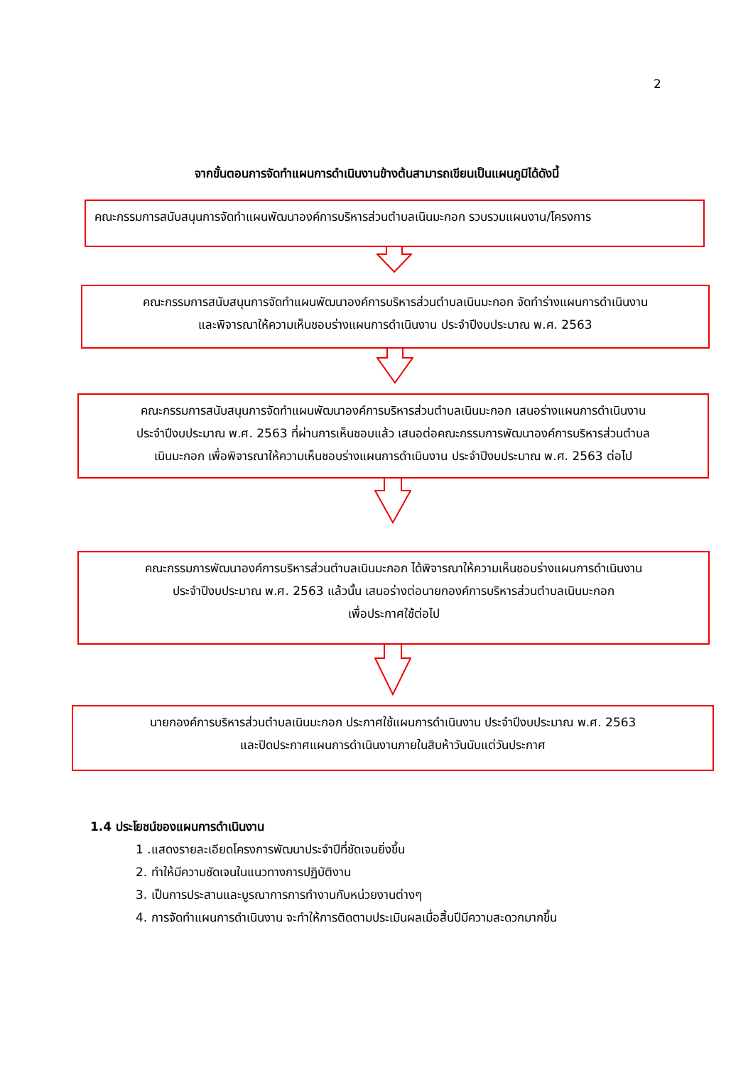2
จากขั้นตอนการจัดทำแผนการดำเนินงานข้างต้นสามารถเขียนเป็นแผนภูมิได้ดังนี้
คณะกรรมการสนับสนุนการจัดทำแผนพัฒนาองค์การบริหารส่วนตำบลเนินมะกอก รวบรวมแผนงาน/โครงการ
คณะกรรมการสนับสนุนการจัดทำแผนพัฒนาองค์การบริหารส่วนตำบลเนินมะกอก จัดทำร่างแผนการดำเนินงาน
และพิจารณาให้ความเห็นชอบร่างแผนการดำเนินงาน ประจำปีงบประมาณ พ.ศ. 2563
คณะกรรมการสนับสนุนการจัดทำแผนพัฒนาองค์การบริหารส่วนตำบลเนินมะกอก เสนอร่างแผนการดำเนินงาน
ประจำปีงบประมาณ พ.ศ. 2563 ที่ผ่านการเห็นชอบแล้ว เสนอต่อคณะกรรมการพัฒนาองค์การบริหารส่วนตำบล
เนินมะกอก เพื่อพิจารณาให้ความเห็นชอบร่างแผนการดำเนินงาน ประจำปีงบประมาณ พ.ศ. 2563 ต่อไป
คณะกรรมการพัฒนาองค์การบริหารส่วนตำบลเนินมะกอก ได้พิจารณาให้ความเห็นชอบร่างแผนการดำเนินงาน
ประจำปีงบประมาณ พ.ศ. 2563 แล้วนั้น เสนอร่างต่อนายกองค์การบริหารส่วนตำบลเนินมะกอก
เพื่อประกาศใช้ต่อไป
นายกองค์การบริหารส่วนตำบลเนินมะกอก ประกาศใช้แผนการดำเนินงาน ประจำปีงบประมาณ พ.ศ. 2563
และปิดประกาศแผนการดำเนินงานภายในสิบห้าวันนับแต่วันประกาศ
1.4 ประโยชน์ของแผนการดำเนินงาน
1 .แสดงรายละเอียดโครงการพัฒนาประจำปีที่ชัดเจนยิ่งขึ้น
2. ทำให้มีความชัดเจนในแนวทางการปฏิบัติงาน
3. เป็นการประสานและบูรณาการการทำงานกับหน่วยงานต่างๆ
4. การจัดทำแผนการดำเนินงาน จะทำให้การติดตามประเมินผลเมื่อสิ้นปีมีความสะดวกมากขึ้น